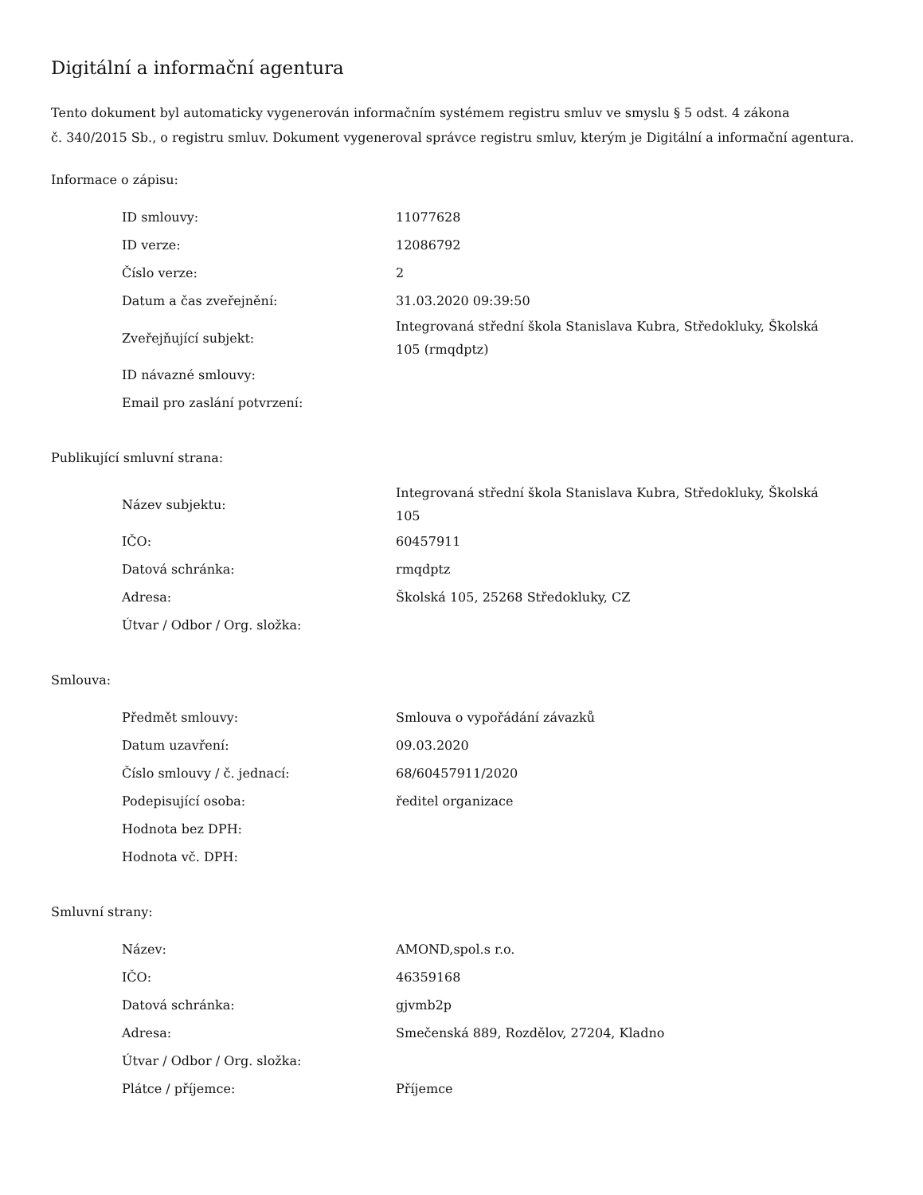Digitální a informační agentura
Tento dokument byl automaticky vygenerován informačním systémem registru smluv ve smyslu § 5 odst. 4 zákona
č. 340/2015 Sb., o registru smluv. Dokument vygeneroval správce registru smluv, kterým je Digitální a informační agentura.
Informace o zápisu:
| ID smlouvy: | 11077628 |
| ID verze: | 12086792 |
| Číslo verze: | 2 |
| Datum a čas zveřejnění: | 31.03.2020 09:39:50 |
| Zveřejňující subjekt: | Integrovaná střední škola Stanislava Kubra, Středokluky, Školská 105 (rmqdptz) |
| ID návazné smlouvy: | |
| Email pro zaslání potvrzení: | |
Publikující smluvní strana:
| Název subjektu: | Integrovaná střední škola Stanislava Kubra, Středokluky, Školská 105 |
| IČO: | 60457911 |
| Datová schránka: | rmqdptz |
| Adresa: | Školská 105, 25268 Středokluky, CZ |
| Útvar / Odbor / Org. složka: | |
Smlouva:
| Předmět smlouvy: | Smlouva o vypořádání závazků |
| Datum uzavření: | 09.03.2020 |
| Číslo smlouvy / č. jednací: | 68/60457911/2020 |
| Podepisující osoba: | ředitel organizace |
| Hodnota bez DPH: | |
| Hodnota vč. DPH: | |
Smluvní strany:
| Název: | AMOND,spol.s r.o. |
| IČO: | 46359168 |
| Datová schránka: | gjvmb2p |
| Adresa: | Smečenská 889, Rozdělov, 27204, Kladno |
| Útvar / Odbor / Org. složka: | |
| Plátce / příjemce: | Příjemce |